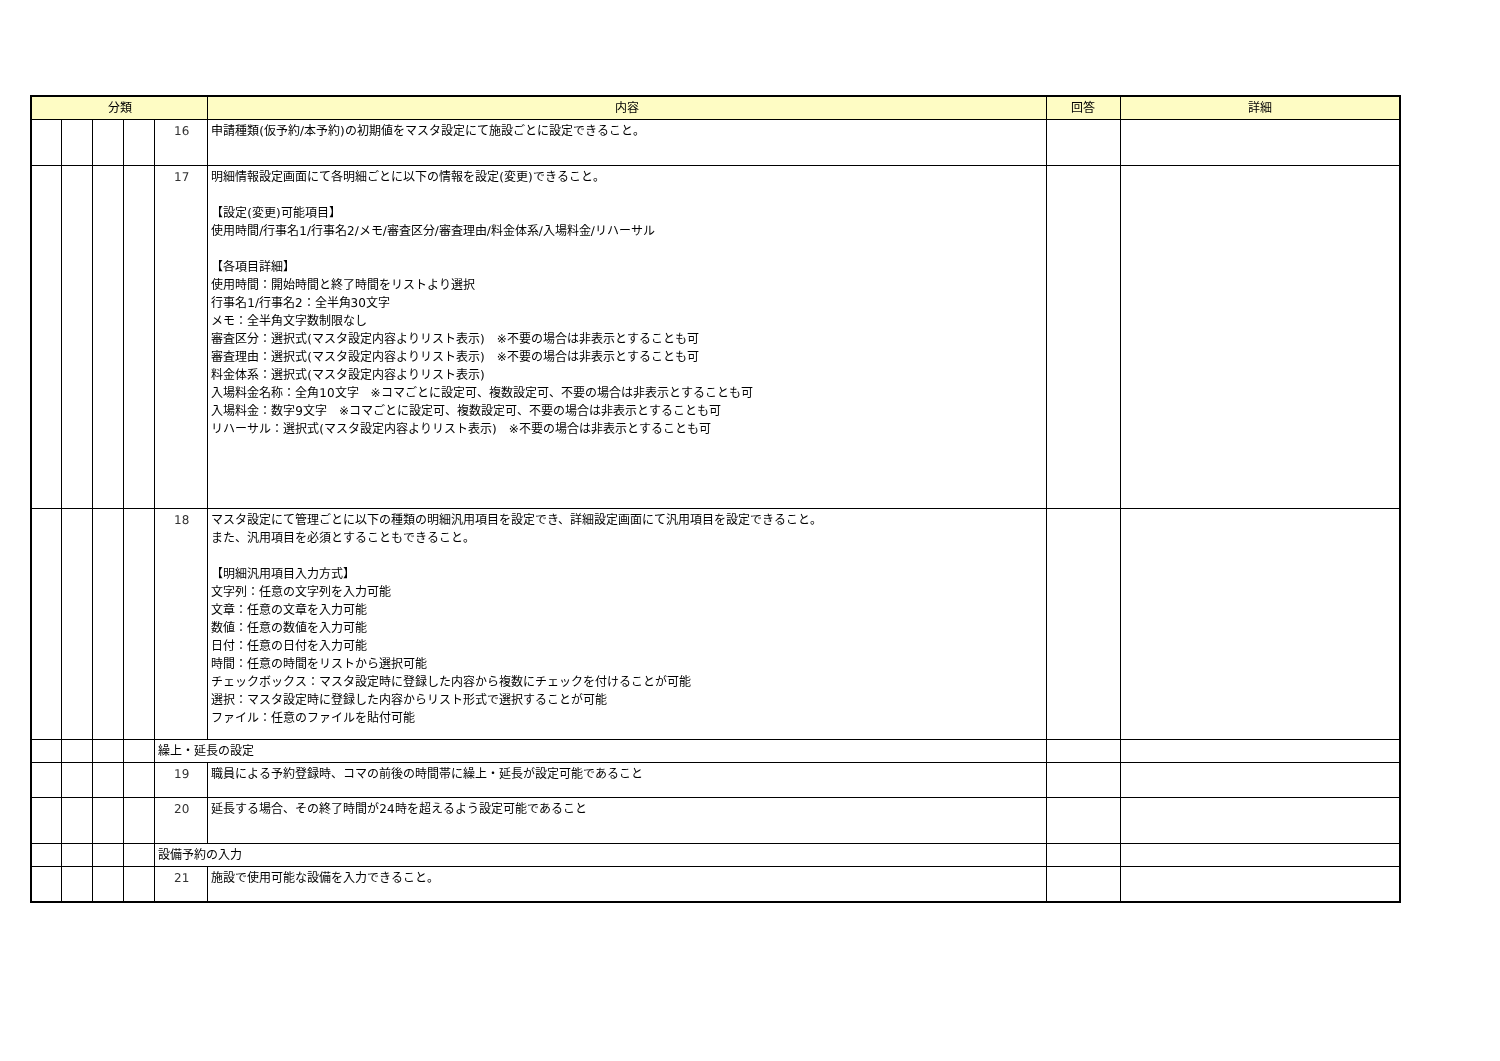| 分類 | | | | | 内容 | 回答 | 詳細 |
| --- | --- | --- | --- | --- | --- | --- | --- |
| | | | | 16 | 申請種類(仮予約/本予約)の初期値をマスタ設定にて施設ごとに設定できること。 | | |
| | | | | 17 | 明細情報設定画面にて各明細ごとに以下の情報を設定(変更)できること。 【設定(変更)可能項目】 使用時間/行事名1/行事名2/メモ/審査区分/審査理由/料金体系/入場料金/リハーサル 【各項目詳細】 使用時間：開始時間と終了時間をリストより選択 行事名1/行事名2：全半角30文字 メモ：全半角文字数制限なし 審査区分：選択式(マスタ設定内容よりリスト表示) ※不要の場合は非表示とすることも可 審査理由：選択式(マスタ設定内容よりリスト表示) ※不要の場合は非表示とすることも可 料金体系：選択式(マスタ設定内容よりリスト表示) 入場料金名称：全角10文字 ※コマごとに設定可、複数設定可、不要の場合は非表示とすることも可 入場料金：数字9文字 ※コマごとに設定可、複数設定可、不要の場合は非表示とすることも可 リハーサル：選択式(マスタ設定内容よりリスト表示) ※不要の場合は非表示とすることも可 | | |
| | | | | 18 | マスタ設定にて管理ごとに以下の種類の明細汎用項目を設定でき、詳細設定画面にて汎用項目を設定できること。 また、汎用項目を必須とすることもできること。 【明細汎用項目入力方式】 文字列：任意の文字列を入力可能 文章：任意の文章を入力可能 数値：任意の数値を入力可能 日付：任意の日付を入力可能 時間：任意の時間をリストから選択可能 チェックボックス：マスタ設定時に登録した内容から複数にチェックを付けることが可能 選択：マスタ設定時に登録した内容からリスト形式で選択することが可能 ファイル：任意のファイルを貼付可能 | | |
| | | | | 繰上・延長の設定 | | | |
| | | | | 19 | 職員による予約登録時、コマの前後の時間帯に繰上・延長が設定可能であること | | |
| | | | | 20 | 延長する場合、その終了時間が24時を超えるよう設定可能であること | | |
| | | | | 設備予約の入力 | | | |
| | | | | 21 | 施設で使用可能な設備を入力できること。 | | |